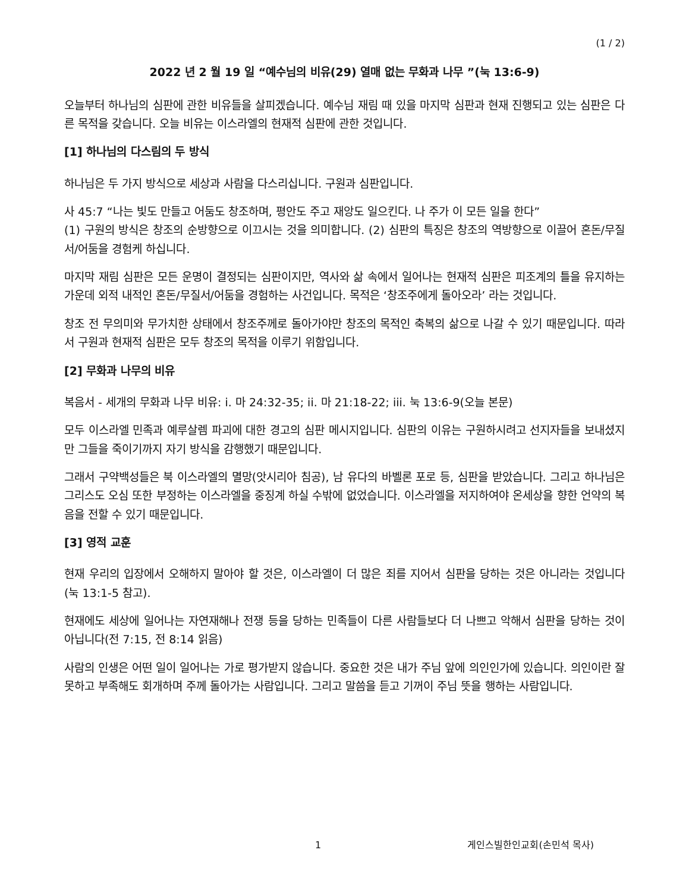(1 / 2)
2022 년 2 월 19 일 “예수님의 비유(29) 열매 없는 무화과 나무 ”(눅 13:6-9)
오늘부터 하나님의 심판에 관한 비유들을 살피겠습니다. 예수님 재림 때 있을 마지막 심판과 현재 진행되고 있는 심판은 다른 목적을 갖습니다. 오늘 비유는 이스라엘의 현재적 심판에 관한 것입니다.
[1] 하나님의 다스림의 두 방식
하나님은 두 가지 방식으로 세상과 사람을 다스리십니다. 구원과 심판입니다.
사 45:7 “나는 빛도 만들고 어둠도 창조하며, 평안도 주고 재앙도 일으킨다. 나 주가 이 모든 일을 한다”
(1) 구원의 방식은 창조의 순방향으로 이끄시는 것을 의미합니다. (2) 심판의 특징은 창조의 역방향으로 이끌어 혼돈/무질서/어둠을 경험케 하십니다.
마지막 재림 심판은 모든 운명이 결정되는 심판이지만, 역사와 삶 속에서 일어나는 현재적 심판은 피조계의 틀을 유지하는 가운데 외적 내적인 혼돈/무질서/어둠을 경험하는 사건입니다. 목적은 ‘창조주에게 돌아오라’ 라는 것입니다.
창조 전 무의미와 무가치한 상태에서 창조주께로 돌아가야만 창조의 목적인 축복의 삶으로 나갈 수 있기 때문입니다. 따라서 구원과 현재적 심판은 모두 창조의 목적을 이루기 위함입니다.
[2] 무화과 나무의 비유
복음서 - 세개의 무화과 나무 비유: i. 마 24:32-35; ii. 마 21:18-22; iii. 눅 13:6-9(오늘 본문)
모두 이스라엘 민족과 예루살렘 파괴에 대한 경고의 심판 메시지입니다. 심판의 이유는 구원하시려고 선지자들을 보내셨지만 그들을 죽이기까지 자기 방식을 감행했기 때문입니다.
그래서 구약백성들은 북 이스라엘의 멸망(앗시리아 침공), 남 유다의 바벨론 포로 등, 심판을 받았습니다. 그리고 하나님은 그리스도 오심 또한 부정하는 이스라엘을 중징계 하실 수밖에 없었습니다. 이스라엘을 저지하여야 온세상을 향한 언약의 복음을 전할 수 있기 때문입니다.
[3] 영적 교훈
현재 우리의 입장에서 오해하지 말아야 할 것은, 이스라엘이 더 많은 죄를 지어서 심판을 당하는 것은 아니라는 것입니다(눅 13:1-5 참고).
현재에도 세상에 일어나는 자연재해나 전쟁 등을 당하는 민족들이 다른 사람들보다 더 나쁘고 악해서 심판을 당하는 것이 아닙니다(전 7:15, 전 8:14 읽음)
사람의 인생은 어떤 일이 일어나는 가로 평가받지 않습니다. 중요한 것은 내가 주님 앞에 의인인가에 있습니다. 의인이란 잘못하고 부족해도 회개하며 주께 돌아가는 사람입니다. 그리고 말씀을 듣고 기꺼이 주님 뜻을 행하는 사람입니다.
1 게인스빌한인교회(손민석 목사)